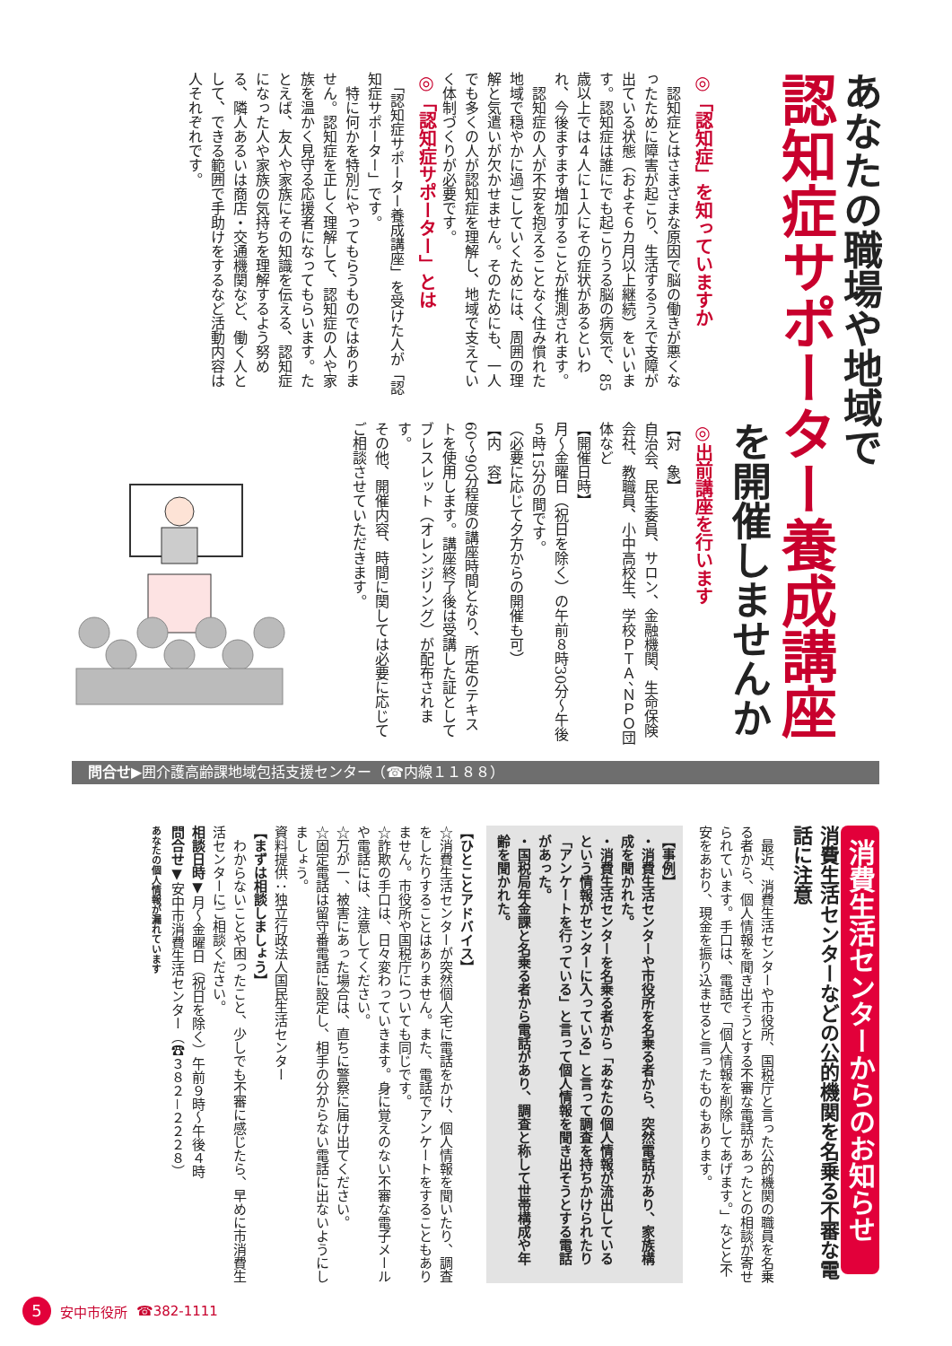あなたの職場や地域で
認知症サポーター養成講座
を開催しませんか
◎「認知症」を知っていますか
　認知症とはさまざまな原因で脳の働きが悪くなったために障害が起こり、生活するうえで支障が出ている状態（およそ６カ月以上継続）をいいます。認知症は誰にでも起こりうる脳の病気で、85歳以上では４人に１人にその症状があるといわれ、今後ますます増加することが推測されます。
　認知症の人が不安を抱えることなく住み慣れた地域で穏やかに過ごしていくためには、周囲の理解と気遣いが欠かせません。そのためにも、一人でも多くの人が認知症を理解し、地域で支えていく体制づくりが必要です。
◎「認知症サポーター」とは
　「認知症サポーター養成講座」を受けた人が「認知症サポーター」です。
　特に何かを特別にやってもらうものではありません。認知症を正しく理解して、認知症の人や家族を温かく見守る応援者になってもらいます。たとえば、友人や家族にその知識を伝える、認知症になった人や家族の気持ちを理解するよう努める、隣人あるいは商店・交通機関など、働く人として、できる範囲で手助けをするなど活動内容は人それぞれです。
◎出前講座を行います
【対　象】
自治会、民生委員、サロン、金融機関、生命保険会社、教職員、小中高校生、学校ＰＴＡ、ＮＰＯ団体など
【開催日時】
月～金曜日（祝日を除く）の午前８時30分～午後５時15分の間です。
（必要に応じて夕方からの開催も可）
【内　容】
60～90分程度の講座時間となり、所定のテキストを使用します。講座終了後は受講した証としてブレスレット（オレンジリング）が配布されます。
その他、開催内容、時間に関しては必要に応じてご相談させていただきます。
問合せ▶囲介護高齢課地域包括支援センター（☎内線１１８８）
消費生活センターからのお知らせ
消費生活センターなどの公的機関を名乗る不審な電話に注意
　最近、消費生活センターや市役所、国税庁と言った公的機関の職員を名乗る者から、個人情報を聞き出そうとする不審な電話があったとの相談が寄せられています。手口は、電話で「個人情報を削除してあげます。」などと不安をあおり、現金を振り込ませると言ったものもあります。
【事例】
・消費生活センターや市役所を名乗る者から、突然電話があり、家族構成を聞かれた。
・消費生活センターを名乗る者から「あなたの個人情報が流出しているという情報がセンターに入っている」と言って調査を持ちかけられたり「アンケートを行っている」と言って個人情報を聞き出そうとする電話があった。
・国税局年金課と名乗る者から電話があり、調査と称して世帯構成や年齢を聞かれた。
【ひとことアドバイス】
☆消費生活センターが突然個人宅に電話をかけ、個人情報を聞いたり、調査をしたりすることはありません。また、電話でアンケートをすることもありません。市役所や国税庁についても同じです。
☆詐欺の手口は、日々変わっていきます。身に覚えのない不審な電子メールや電話には、注意してください。
☆万が一、被害にあった場合は、直ちに警察に届け出てください。
☆固定電話は留守番電話に設定し、相手の分からない電話に出ないようにしましょう。
資料提供：独立行政法人国民生活センター
【まずは相談しましょう】
　わからないことや困ったこと、少しでも不審に感じたら、早めに市消費生活センターにご相談ください。
相談日時▼月～金曜日（祝日を除く）午前９時～午後４時
問合せ▼安中市消費生活センター（☎３８２－２２２８）
あなたの個人情報が漏れています
5 安中市役所 ☎382-1111